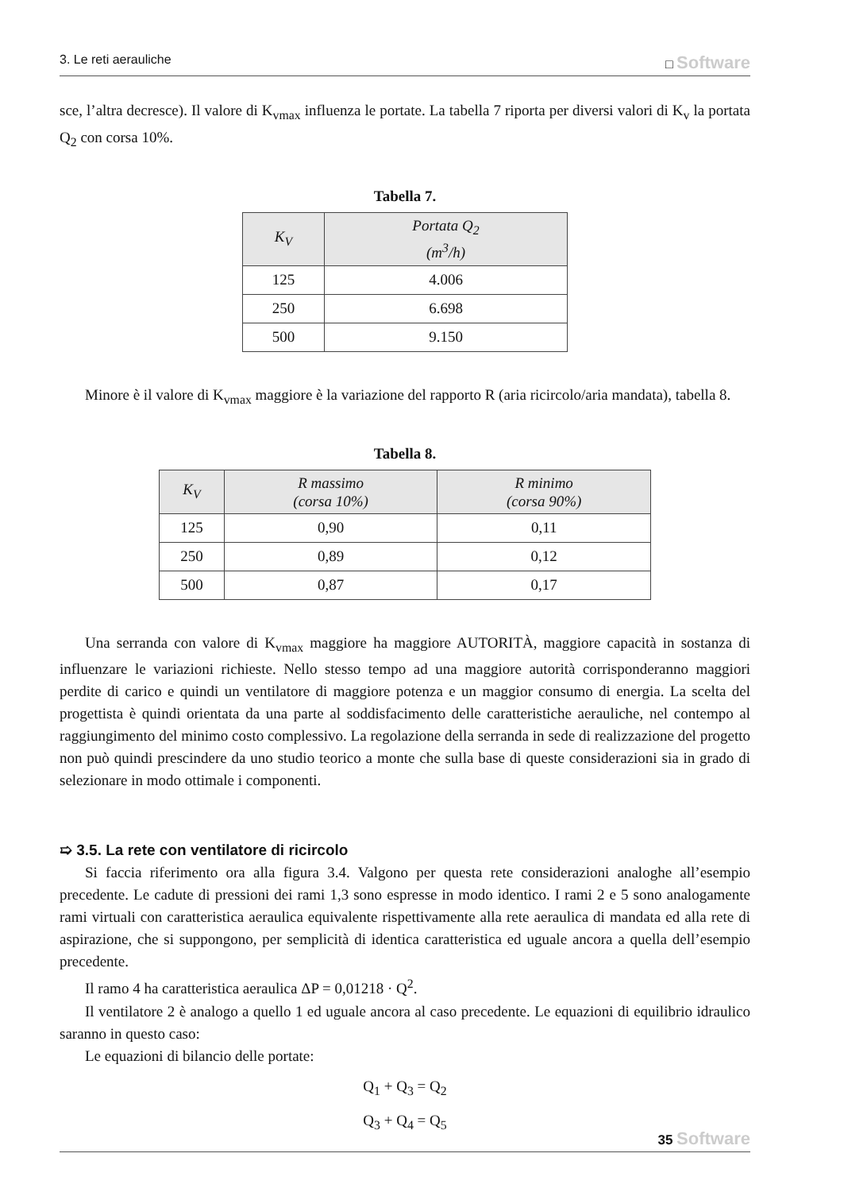3. Le reti aerauliche □ Software
sce, l’altra decresce). Il valore di K<sub>vmax</sub> influenza le portate. La tabella 7 riporta per diversi valori di K<sub>v</sub> la portata Q<sub>2</sub> con corsa 10%.
Tabella 7.
| K<sub>V</sub> | Portata Q<sub>2</sub> (m<sup>3</sup>/h) |
| --- | --- |
| 125 | 4.006 |
| 250 | 6.698 |
| 500 | 9.150 |
Minore è il valore di K<sub>vmax</sub> maggiore è la variazione del rapporto R (aria ricircolo/aria mandata), tabella 8.
Tabella 8.
| K<sub>V</sub> | R massimo (corsa 10%) | R minimo (corsa 90%) |
| --- | --- | --- |
| 125 | 0,90 | 0,11 |
| 250 | 0,89 | 0,12 |
| 500 | 0,87 | 0,17 |
Una serranda con valore di K<sub>vmax</sub> maggiore ha maggiore AUTORITÀ, maggiore capacità in sostanza di influenzare le variazioni richieste. Nello stesso tempo ad una maggiore autorità corrisponderanno maggiori perdite di carico e quindi un ventilatore di maggiore potenza e un maggior consumo di energia. La scelta del progettista è quindi orientata da una parte al soddisfacimento delle caratteristiche aerauliche, nel contempo al raggiungimento del minimo costo complessivo. La regolazione della serranda in sede di realizzazione del progetto non può quindi prescindere da uno studio teorico a monte che sulla base di queste considerazioni sia in grado di selezionare in modo ottimale i componenti.
➯ 3.5. La rete con ventilatore di ricircolo
Si faccia riferimento ora alla figura 3.4. Valgono per questa rete considerazioni analoghe all’esempio precedente. Le cadute di pressioni dei rami 1,3 sono espresse in modo identico. I rami 2 e 5 sono analogamente rami virtuali con caratteristica aeraulica equivalente rispettivamente alla rete aeraulica di mandata ed alla rete di aspirazione, che si suppongono, per semplicità di identica caratteristica ed uguale ancora a quella dell’esempio precedente.
Il ramo 4 ha caratteristica aeraulica ΔP = 0,01218 · Q<sup>2</sup>.
Il ventilatore 2 è analogo a quello 1 ed uguale ancora al caso precedente. Le equazioni di equilibrio idraulico saranno in questo caso:
Le equazioni di bilancio delle portate:
Q<sub>1</sub> + Q<sub>3</sub> = Q<sub>2</sub>
Q<sub>3</sub> + Q<sub>4</sub> = Q<sub>5</sub>
35 Software